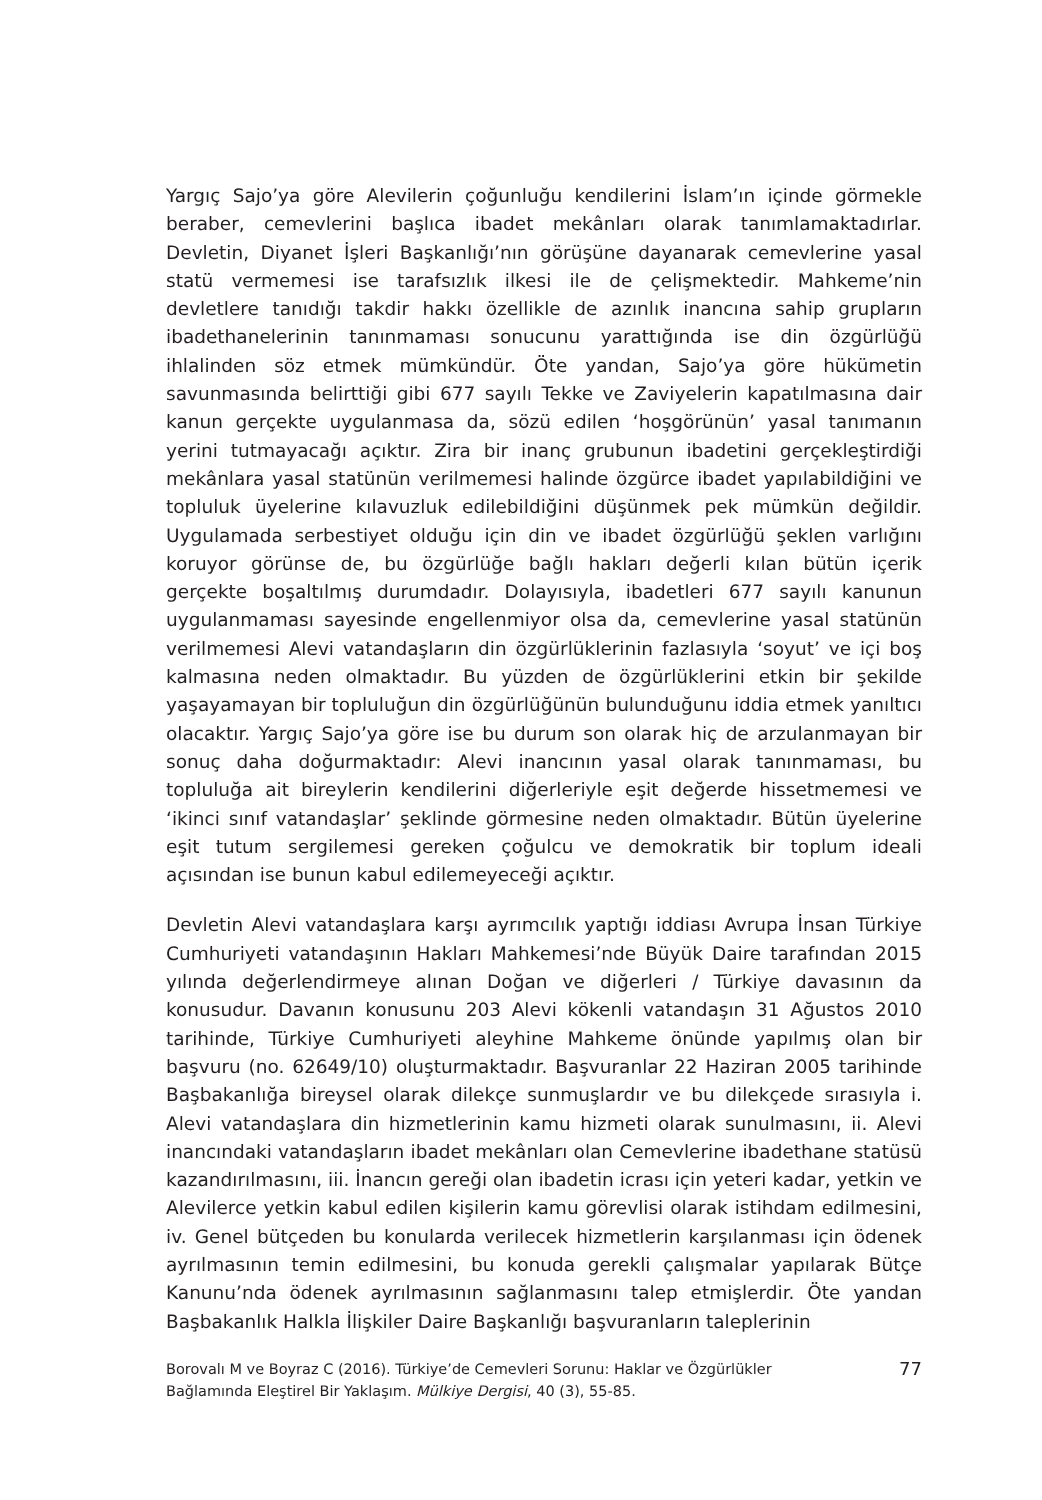Yargıç Sajo’ya göre Alevilerin çoğunluğu kendilerini İslam’ın içinde görmekle beraber, cemevlerini başlıca ibadet mekânları olarak tanımlamaktadırlar. Devletin, Diyanet İşleri Başkanlığı’nın görüşüne dayanarak cemevlerine yasal statü vermemesi ise tarafsızlık ilkesi ile de çelişmektedir. Mahkeme’nin devletlere tanıdığı takdir hakkı özellikle de azınlık inancına sahip grupların ibadethanelerinin tanınmaması sonucunu yarattığında ise din özgürlüğü ihlalinden söz etmek mümkündür. Öte yandan, Sajo’ya göre hükümetin savunmasında belirttiği gibi 677 sayılı Tekke ve Zaviyelerin kapatılmasına dair kanun gerçekte uygulanmasa da, sözü edilen ‘hoşgörünün’ yasal tanımanın yerini tutmayacağı açıktır. Zira bir inanç grubunun ibadetini gerçekleştirdiği mekânlara yasal statünün verilmemesi halinde özgürce ibadet yapılabildiğini ve topluluk üyelerine kılavuzluk edilebildiğini düşünmek pek mümkün değildir. Uygulamada serbestiyet olduğu için din ve ibadet özgürlüğü şeklen varlığını koruyor görünse de, bu özgürlüğe bağlı hakları değerli kılan bütün içerik gerçekte boşaltılmış durumdadır. Dolayısıyla, ibadetleri 677 sayılı kanunun uygulanmaması sayesinde engellenmiyor olsa da, cemevlerine yasal statünün verilmemesi Alevi vatandaşların din özgürlüklerinin fazlasıyla ‘soyut’ ve içi boş kalmasına neden olmaktadır. Bu yüzden de özgürlüklerini etkin bir şekilde yaşayamayan bir topluluğun din özgürlüğünün bulunduğunu iddia etmek yanıltıcı olacaktır. Yargıç Sajo’ya göre ise bu durum son olarak hiç de arzulanmayan bir sonuç daha doğurmaktadır: Alevi inancının yasal olarak tanınmaması, bu topluluğa ait bireylerin kendilerini diğerleriyle eşit değerde hissetmemesi ve ‘ikinci sınıf vatandaşlar’ şeklinde görmesine neden olmaktadır. Bütün üyelerine eşit tutum sergilemesi gereken çoğulcu ve demokratik bir toplum ideali açısından ise bunun kabul edilemeyeceği açıktır.
Devletin Alevi vatandaşlara karşı ayrımcılık yaptığı iddiası Avrupa İnsan Türkiye Cumhuriyeti vatandaşının Hakları Mahkemesi’nde Büyük Daire tarafından 2015 yılında değerlendirmeye alınan Doğan ve diğerleri / Türkiye davasının da konusudur. Davanın konusunu 203 Alevi kökenli vatandaşın 31 Ağustos 2010 tarihinde, Türkiye Cumhuriyeti aleyhine Mahkeme önünde yapılmış olan bir başvuru (no. 62649/10) oluşturmaktadır. Başvuranlar 22 Haziran 2005 tarihinde Başbakanlığa bireysel olarak dilekçe sunmuşlardır ve bu dilekçede sırasıyla i. Alevi vatandaşlara din hizmetlerinin kamu hizmeti olarak sunulmasını, ii. Alevi inancındaki vatandaşların ibadet mekânları olan Cemevlerine ibadethane statüsü kazandırılmasını, iii. İnancın gereği olan ibadetin icrası için yeteri kadar, yetkin ve Alevilerce yetkin kabul edilen kişilerin kamu görevlisi olarak istihdam edilmesini, iv. Genel bütçeden bu konularda verilecek hizmetlerin karşılanması için ödenek ayrılmasının temin edilmesini, bu konuda gerekli çalışmalar yapılarak Bütçe Kanunu’nda ödenek ayrılmasının sağlanmasını talep etmişlerdir. Öte yandan Başbakanlık Halkla İlişkiler Daire Başkanlığı başvuranların taleplerinin
Borovalı M ve Boyraz C (2016). Türkiye’de Cemevleri Sorunu: Haklar ve Özgürlükler
Bağlamında Eleştirel Bir Yaklaşım. Mülkiye Dergisi, 40 (3), 55-85.
77